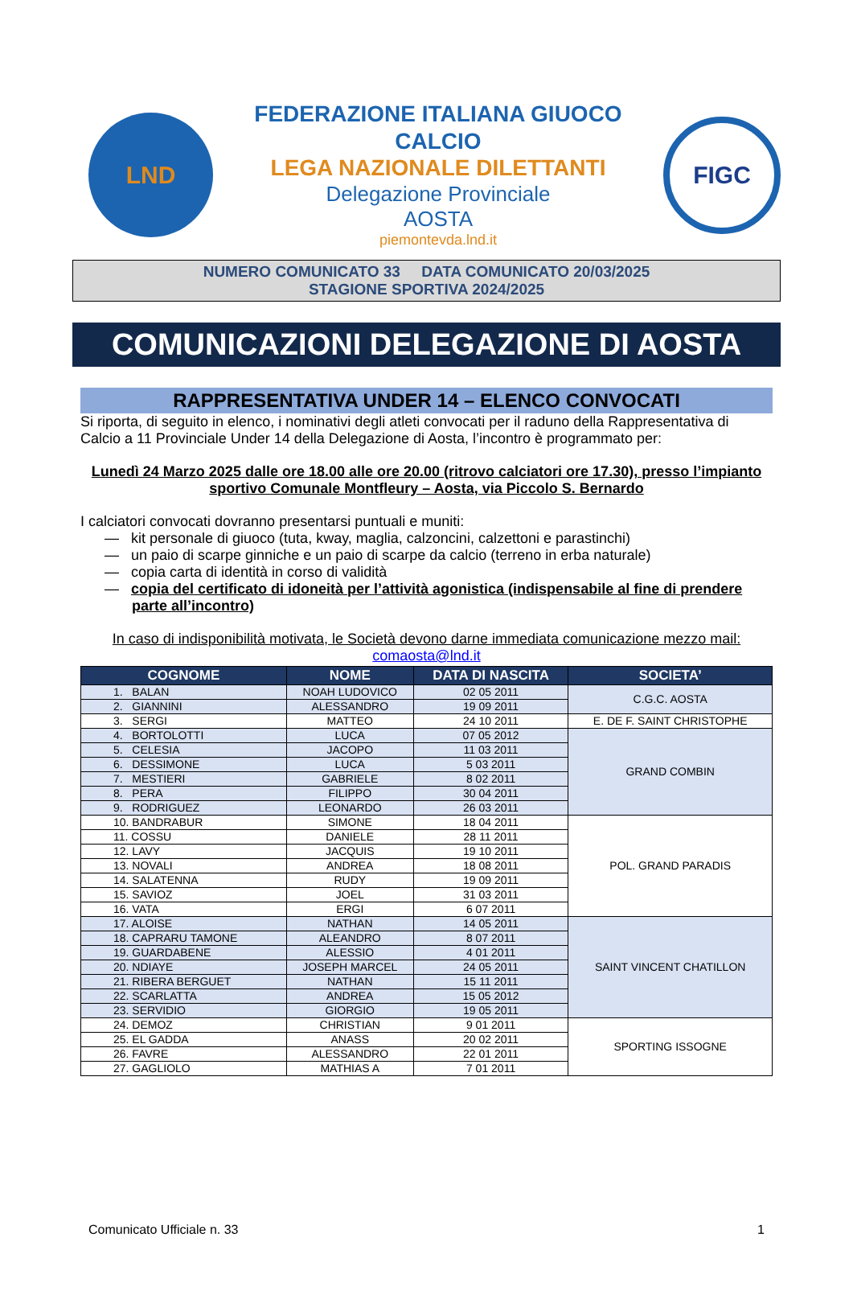LND
FEDERAZIONE ITALIANA GIUOCO CALCIO
LEGA NAZIONALE DILETTANTI
Delegazione Provinciale
AOSTA
piemontevda.lnd.it
FIGC
NUMERO COMUNICATO 33 DATA COMUNICATO 20/03/2025
STAGIONE SPORTIVA 2024/2025
COMUNICAZIONI DELEGAZIONE DI AOSTA
RAPPRESENTATIVA UNDER 14 – ELENCO CONVOCATI
Si riporta, di seguito in elenco, i nominativi degli atleti convocati per il raduno della Rappresentativa di Calcio a 11 Provinciale Under 14 della Delegazione di Aosta, l’incontro è programmato per:
Lunedì 24 Marzo 2025 dalle ore 18.00 alle ore 20.00 (ritrovo calciatori ore 17.30), presso l’impianto sportivo Comunale Montfleury – Aosta, via Piccolo S. Bernardo
I calciatori convocati dovranno presentarsi puntuali e muniti:
— kit personale di giuoco (tuta, kway, maglia, calzoncini, calzettoni e parastinchi)
— un paio di scarpe ginniche e un paio di scarpe da calcio (terreno in erba naturale)
— copia carta di identità in corso di validità
— copia del certificato di idoneità per l’attività agonistica (indispensabile al fine di prendere parte all’incontro)
In caso di indisponibilità motivata, le Società devono darne immediata comunicazione mezzo mail:
comaosta@lnd.it
| COGNOME | NOME | DATA DI NASCITA | SOCIETA’ |
| --- | --- | --- | --- |
| 1. BALAN | NOAH LUDOVICO | 02 05 2011 | C.G.C. AOSTA |
| 2. GIANNINI | ALESSANDRO | 19 09 2011 | |
| 3. SERGI | MATTEO | 24 10 2011 | E. DE F. SAINT CHRISTOPHE |
| 4. BORTOLOTTI | LUCA | 07 05 2012 | GRAND COMBIN |
| 5. CELESIA | JACOPO | 11 03 2011 | |
| 6. DESSIMONE | LUCA | 5 03 2011 | |
| 7. MESTIERI | GABRIELE | 8 02 2011 | |
| 8. PERA | FILIPPO | 30 04 2011 | |
| 9. RODRIGUEZ | LEONARDO | 26 03 2011 | |
| 10. BANDRABUR | SIMONE | 18 04 2011 | POL. GRAND PARADIS |
| 11. COSSU | DANIELE | 28 11 2011 | |
| 12. LAVY | JACQUIS | 19 10 2011 | |
| 13. NOVALI | ANDREA | 18 08 2011 | |
| 14. SALATENNA | RUDY | 19 09 2011 | |
| 15. SAVIOZ | JOEL | 31 03 2011 | |
| 16. VATA | ERGI | 6 07 2011 | |
| 17. ALOISE | NATHAN | 14 05 2011 | SAINT VINCENT CHATILLON |
| 18. CAPRARU TAMONE | ALEANDRO | 8 07 2011 | |
| 19. GUARDABENE | ALESSIO | 4 01 2011 | |
| 20. NDIAYE | JOSEPH MARCEL | 24 05 2011 | |
| 21. RIBERA BERGUET | NATHAN | 15 11 2011 | |
| 22. SCARLATTA | ANDREA | 15 05 2012 | |
| 23. SERVIDIO | GIORGIO | 19 05 2011 | |
| 24. DEMOZ | CHRISTIAN | 9 01 2011 | SPORTING ISSOGNE |
| 25. EL GADDA | ANASS | 20 02 2011 | |
| 26. FAVRE | ALESSANDRO | 22 01 2011 | |
| 27. GAGLIOLO | MATHIAS A | 7 01 2011 | |
Comunicato Ufficiale n. 33 1